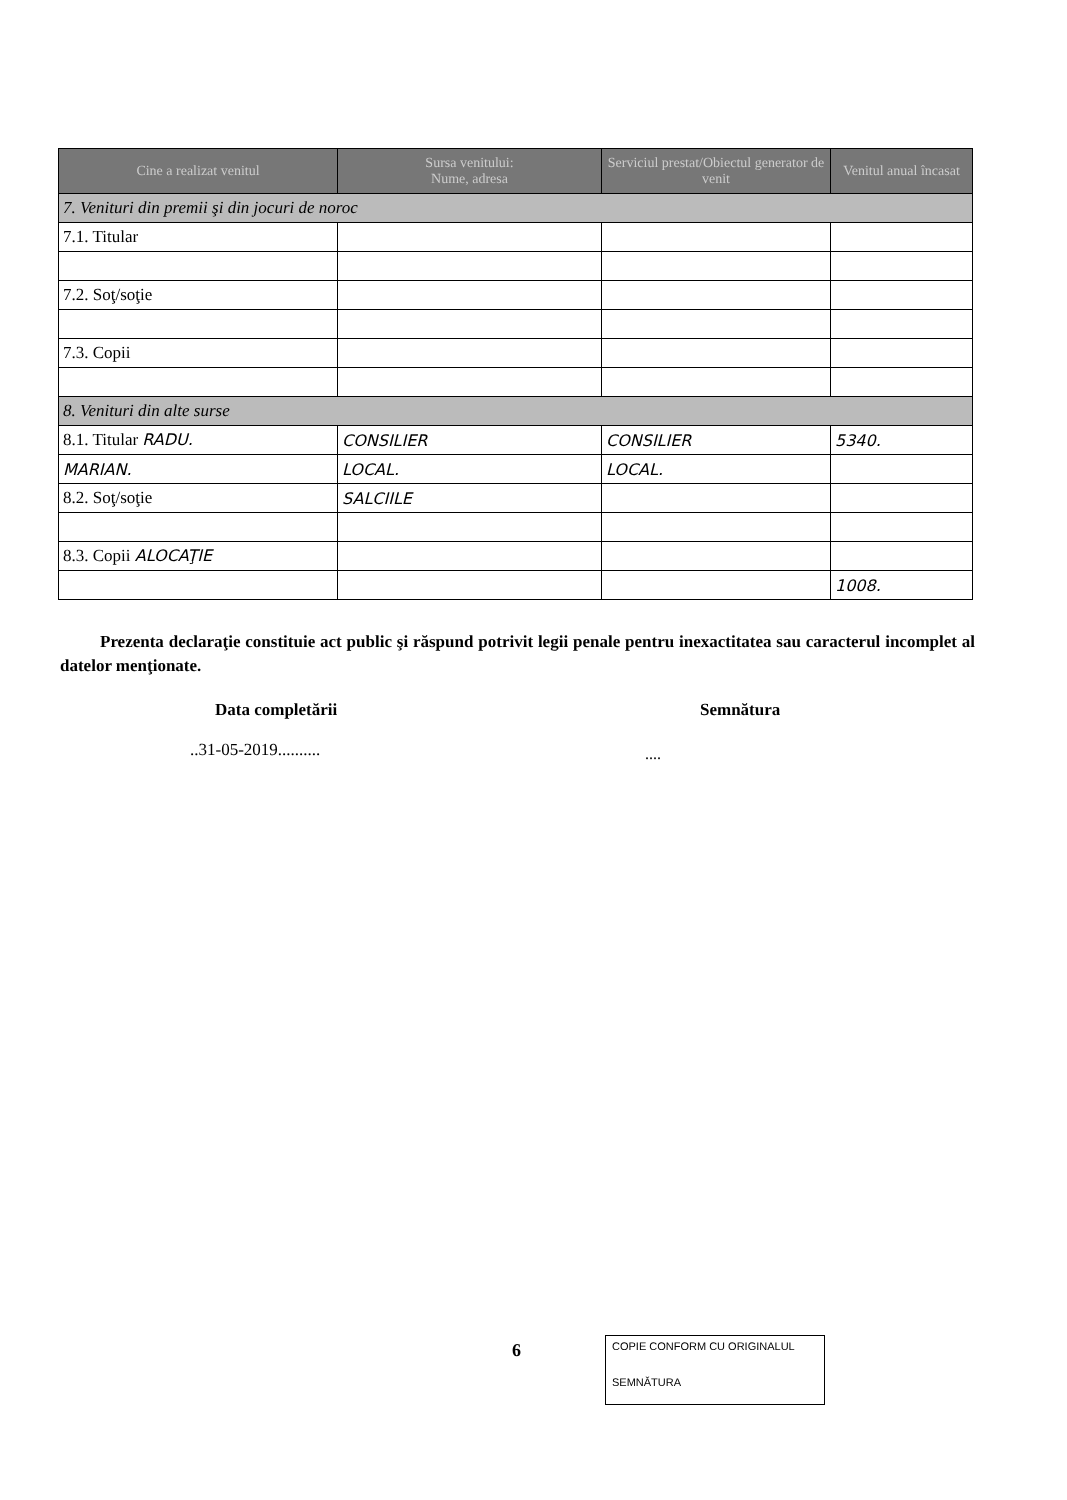| Cine a realizat venitul | Sursa venitului: Nume, adresa | Serviciul prestat/Obiectul generator de venit | Venitul anual încasat |
| --- | --- | --- | --- |
| 7. Venituri din premii şi din jocuri de noroc | | | |
| 7.1. Titular | | | |
| 7.2. Soţ/soţie | | | |
| 7.3. Copii | | | |
| 8. Venituri din alte surse | | | |
| 8.1. Titular RADU. | CONSILIER | CONSILIER | 5340. |
| MARIAN. | LOCAL. | LOCAL. | |
| 8.2. Soţ/soţie | SALCIILE | | |
| 8.3. Copii ALOCAŢIE | | | |
| | | | 1008. |
Prezenta declaraţie constituie act public şi răspund potrivit legii penale pentru inexactitatea sau caracterul incomplet al datelor menţionate.
Data completării Semnătura
..31-05-2019.......... ....
6
COPIE CONFORM CU ORIGINALUL
SEMNĂTURA